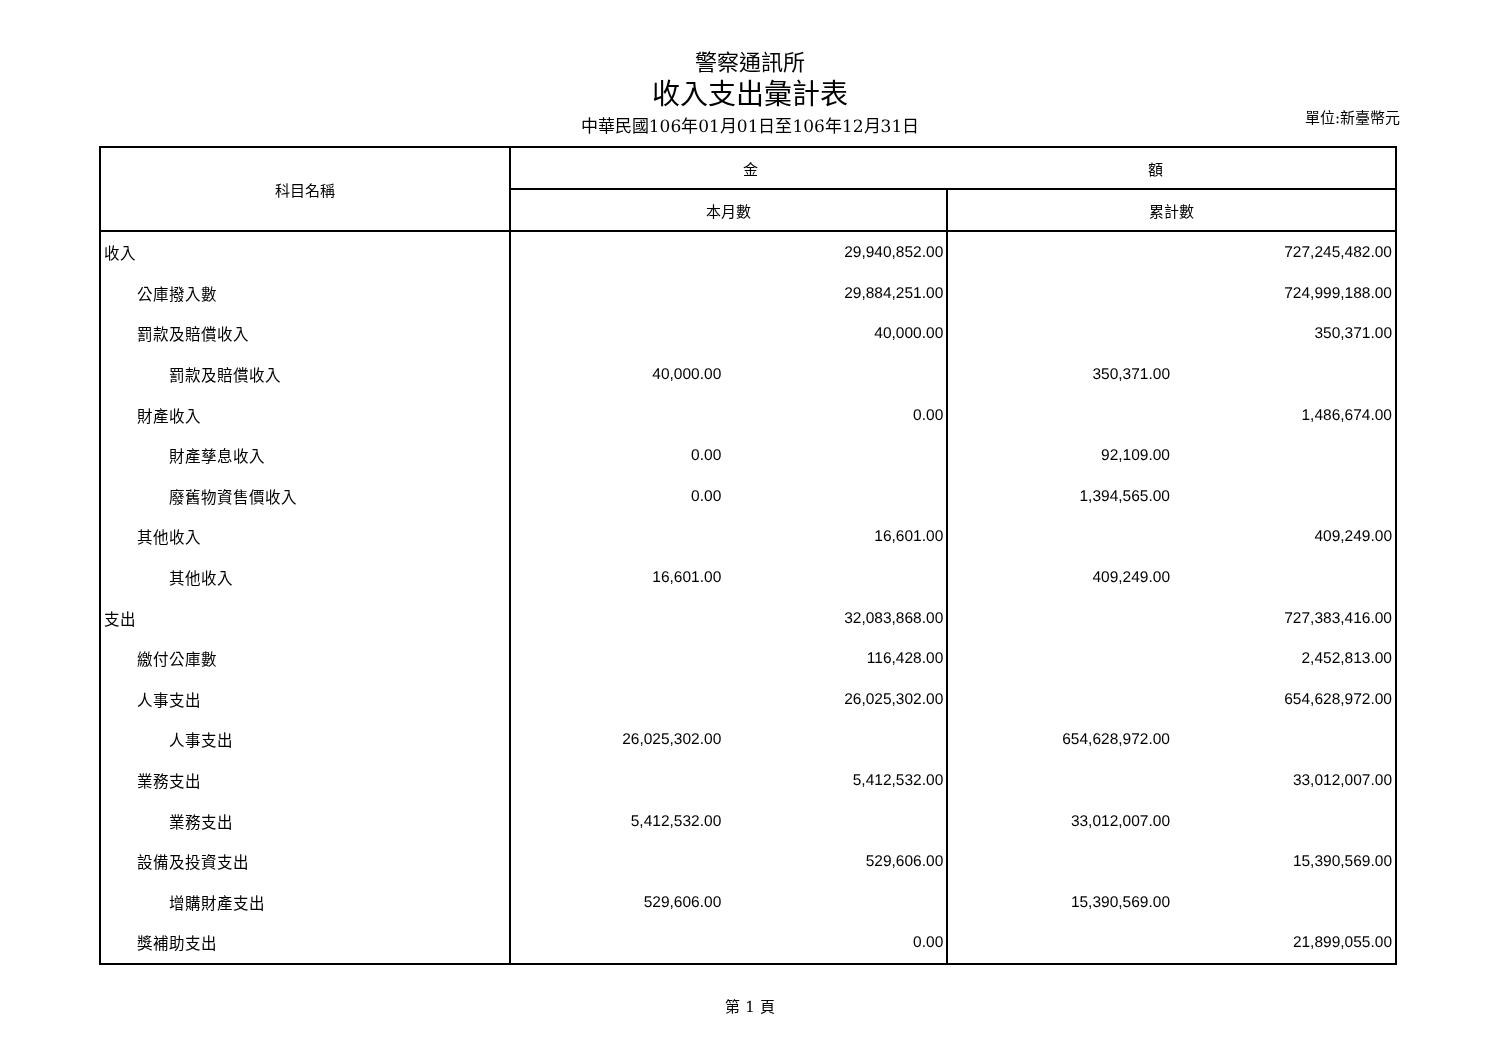警察通訊所
收入支出彙計表
中華民國106年01月01日至106年12月31日
單位:新臺幣元
| 科目名稱 | 金 額 | |
| --- | --- | --- |
| | 本月數 | 累計數 |
| 收入 | 29,940,852.00 | 727,245,482.00 |
| 公庫撥入數 | 29,884,251.00 | 724,999,188.00 |
| 罰款及賠償收入 | 40,000.00 | 350,371.00 |
| 罰款及賠償收入 | 40,000.00 | 350,371.00 |
| 財產收入 | 0.00 | 1,486,674.00 |
| 財產孳息收入 | 0.00 | 92,109.00 |
| 廢舊物資售價收入 | 0.00 | 1,394,565.00 |
| 其他收入 | 16,601.00 | 409,249.00 |
| 其他收入 | 16,601.00 | 409,249.00 |
| 支出 | 32,083,868.00 | 727,383,416.00 |
| 繳付公庫數 | 116,428.00 | 2,452,813.00 |
| 人事支出 | 26,025,302.00 | 654,628,972.00 |
| 人事支出 | 26,025,302.00 | 654,628,972.00 |
| 業務支出 | 5,412,532.00 | 33,012,007.00 |
| 業務支出 | 5,412,532.00 | 33,012,007.00 |
| 設備及投資支出 | 529,606.00 | 15,390,569.00 |
| 增購財產支出 | 529,606.00 | 15,390,569.00 |
| 獎補助支出 | 0.00 | 21,899,055.00 |
第 1 頁